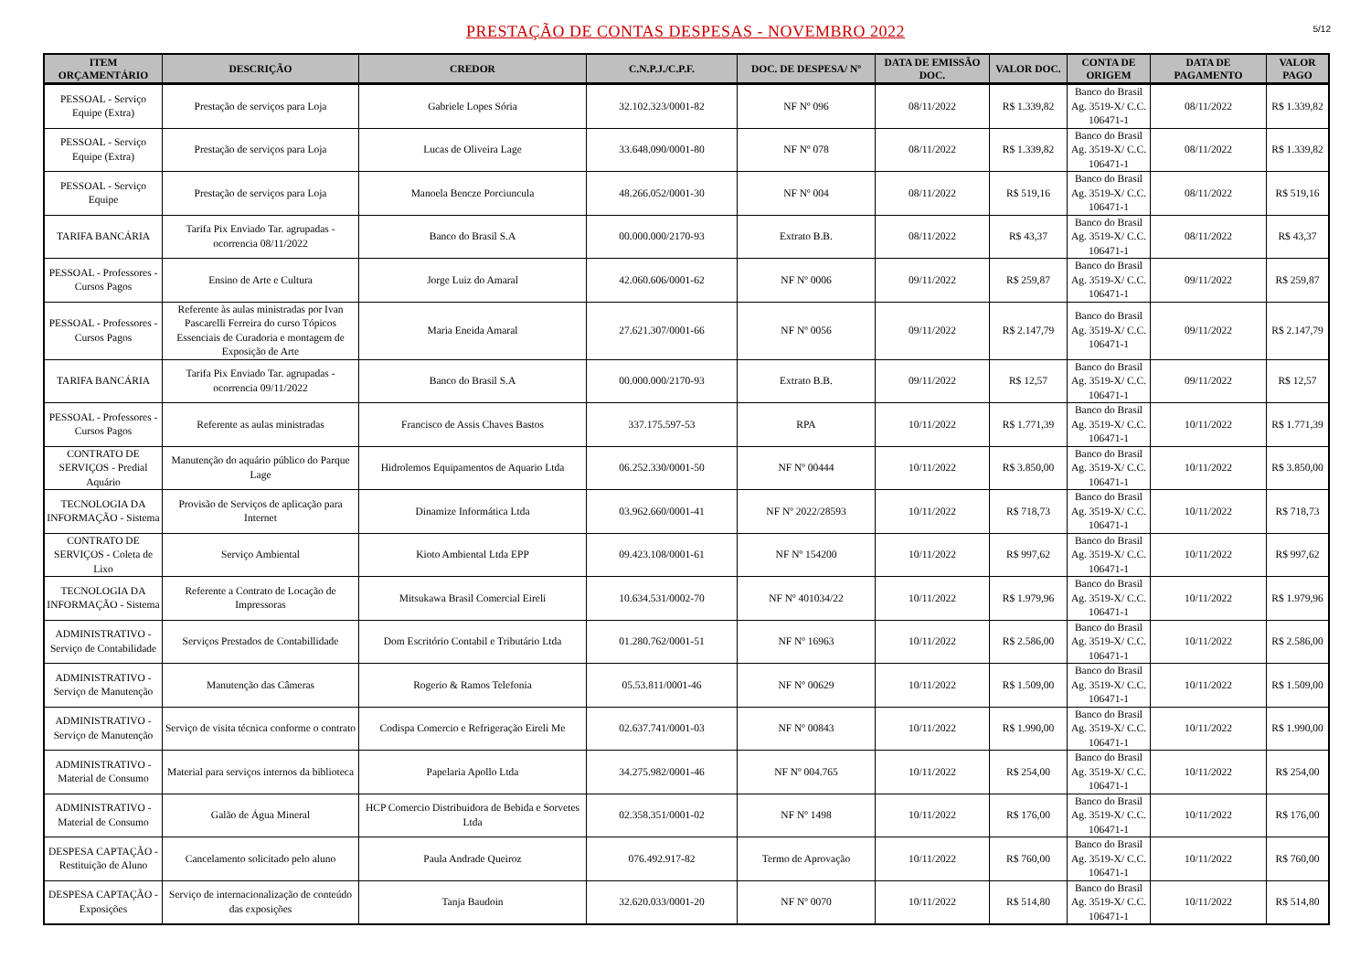PRESTAÇÃO DE CONTAS DESPESAS - NOVEMBRO 2022
5/12
| ITEM ORÇAMENTÁRIO | DESCRIÇÃO | CREDOR | C.N.P.J./C.P.F. | DOC. DE DESPESA/ Nº | DATA DE EMISSÃO DOC. | VALOR DOC. | CONTA DE ORIGEM | DATA DE PAGAMENTO | VALOR PAGO |
| --- | --- | --- | --- | --- | --- | --- | --- | --- | --- |
| PESSOAL - Serviço Equipe (Extra) | Prestação de serviços para Loja | Gabriele Lopes Sória | 32.102.323/0001-82 | NF Nº 096 | 08/11/2022 | R$ 1.339,82 | Banco do Brasil Ag. 3519-X/ C.C. 106471-1 | 08/11/2022 | R$ 1.339,82 |
| PESSOAL - Serviço Equipe (Extra) | Prestação de serviços para Loja | Lucas de Oliveira Lage | 33.648.090/0001-80 | NF Nº 078 | 08/11/2022 | R$ 1.339,82 | Banco do Brasil Ag. 3519-X/ C.C. 106471-1 | 08/11/2022 | R$ 1.339,82 |
| PESSOAL - Serviço Equipe | Prestação de serviços para Loja | Manoela Bencze Porciuncula | 48.266.052/0001-30 | NF Nº 004 | 08/11/2022 | R$ 519,16 | Banco do Brasil Ag. 3519-X/ C.C. 106471-1 | 08/11/2022 | R$ 519,16 |
| TARIFA BANCÁRIA | Tarifa Pix Enviado Tar. agrupadas - ocorrencia 08/11/2022 | Banco do Brasil S.A | 00.000.000/2170-93 | Extrato B.B. | 08/11/2022 | R$ 43,37 | Banco do Brasil Ag. 3519-X/ C.C. 106471-1 | 08/11/2022 | R$ 43,37 |
| PESSOAL - Professores - Cursos Pagos | Ensino de Arte e Cultura | Jorge Luiz do Amaral | 42.060.606/0001-62 | NF Nº 0006 | 09/11/2022 | R$ 259,87 | Banco do Brasil Ag. 3519-X/ C.C. 106471-1 | 09/11/2022 | R$ 259,87 |
| PESSOAL - Professores - Cursos Pagos | Referente às aulas ministradas por Ivan Pascarelli Ferreira do curso Tópicos Essenciais de Curadoria e montagem de Exposição de Arte | Maria Eneida Amaral | 27.621.307/0001-66 | NF Nº 0056 | 09/11/2022 | R$ 2.147,79 | Banco do Brasil Ag. 3519-X/ C.C. 106471-1 | 09/11/2022 | R$ 2.147,79 |
| TARIFA BANCÁRIA | Tarifa Pix Enviado Tar. agrupadas - ocorrencia 09/11/2022 | Banco do Brasil S.A | 00.000.000/2170-93 | Extrato B.B. | 09/11/2022 | R$ 12,57 | Banco do Brasil Ag. 3519-X/ C.C. 106471-1 | 09/11/2022 | R$ 12,57 |
| PESSOAL - Professores - Cursos Pagos | Referente as aulas ministradas | Francisco de Assis Chaves Bastos | 337.175.597-53 | RPA | 10/11/2022 | R$ 1.771,39 | Banco do Brasil Ag. 3519-X/ C.C. 106471-1 | 10/11/2022 | R$ 1.771,39 |
| CONTRATO DE SERVIÇOS - Predial Aquário | Manutenção do aquário público do Parque Lage | Hidrolemos Equipamentos de Aquario Ltda | 06.252.330/0001-50 | NF Nº 00444 | 10/11/2022 | R$ 3.850,00 | Banco do Brasil Ag. 3519-X/ C.C. 106471-1 | 10/11/2022 | R$ 3.850,00 |
| TECNOLOGIA DA INFORMAÇÃO - Sistema | Provisão de Serviços de aplicação para Internet | Dinamize Informática Ltda | 03.962.660/0001-41 | NF Nº 2022/28593 | 10/11/2022 | R$ 718,73 | Banco do Brasil Ag. 3519-X/ C.C. 106471-1 | 10/11/2022 | R$ 718,73 |
| CONTRATO DE SERVIÇOS - Coleta de Lixo | Serviço Ambiental | Kioto Ambiental Ltda EPP | 09.423.108/0001-61 | NF Nº 154200 | 10/11/2022 | R$ 997,62 | Banco do Brasil Ag. 3519-X/ C.C. 106471-1 | 10/11/2022 | R$ 997,62 |
| TECNOLOGIA DA INFORMAÇÃO - Sistema | Referente a Contrato de Locação de Impressoras | Mitsukawa Brasil Comercial Eireli | 10.634.531/0002-70 | NF Nº 401034/22 | 10/11/2022 | R$ 1.979,96 | Banco do Brasil Ag. 3519-X/ C.C. 106471-1 | 10/11/2022 | R$ 1.979,96 |
| ADMINISTRATIVO - Serviço de Contabilidade | Serviços Prestados de Contabillidade | Dom Escritório Contabil e Tributário Ltda | 01.280.762/0001-51 | NF Nº 16963 | 10/11/2022 | R$ 2.586,00 | Banco do Brasil Ag. 3519-X/ C.C. 106471-1 | 10/11/2022 | R$ 2.586,00 |
| ADMINISTRATIVO - Serviço de Manutenção | Manutenção das Câmeras | Rogerio & Ramos Telefonia | 05.53.811/0001-46 | NF Nº 00629 | 10/11/2022 | R$ 1.509,00 | Banco do Brasil Ag. 3519-X/ C.C. 106471-1 | 10/11/2022 | R$ 1.509,00 |
| ADMINISTRATIVO - Serviço de Manutenção | Serviço de visita técnica conforme o contrato | Codispa Comercio e Refrigeração Eireli Me | 02.637.741/0001-03 | NF Nº 00843 | 10/11/2022 | R$ 1.990,00 | Banco do Brasil Ag. 3519-X/ C.C. 106471-1 | 10/11/2022 | R$ 1.990,00 |
| ADMINISTRATIVO - Material de Consumo | Material para serviços internos da biblioteca | Papelaria Apollo Ltda | 34.275.982/0001-46 | NF Nº 004.765 | 10/11/2022 | R$ 254,00 | Banco do Brasil Ag. 3519-X/ C.C. 106471-1 | 10/11/2022 | R$ 254,00 |
| ADMINISTRATIVO - Material de Consumo | Galão de Água Mineral | HCP Comercio Distribuidora de Bebida e Sorvetes Ltda | 02.358.351/0001-02 | NF Nº 1498 | 10/11/2022 | R$ 176,00 | Banco do Brasil Ag. 3519-X/ C.C. 106471-1 | 10/11/2022 | R$ 176,00 |
| DESPESA CAPTAÇÃO - Restituição de Aluno | Cancelamento solicitado pelo aluno | Paula Andrade Queiroz | 076.492.917-82 | Termo de Aprovação | 10/11/2022 | R$ 760,00 | Banco do Brasil Ag. 3519-X/ C.C. 106471-1 | 10/11/2022 | R$ 760,00 |
| DESPESA CAPTAÇÃO - Exposições | Serviço de internacionalização de conteúdo das exposições | Tanja Baudoin | 32.620.033/0001-20 | NF Nº 0070 | 10/11/2022 | R$ 514,80 | Banco do Brasil Ag. 3519-X/ C.C. 106471-1 | 10/11/2022 | R$ 514,80 |